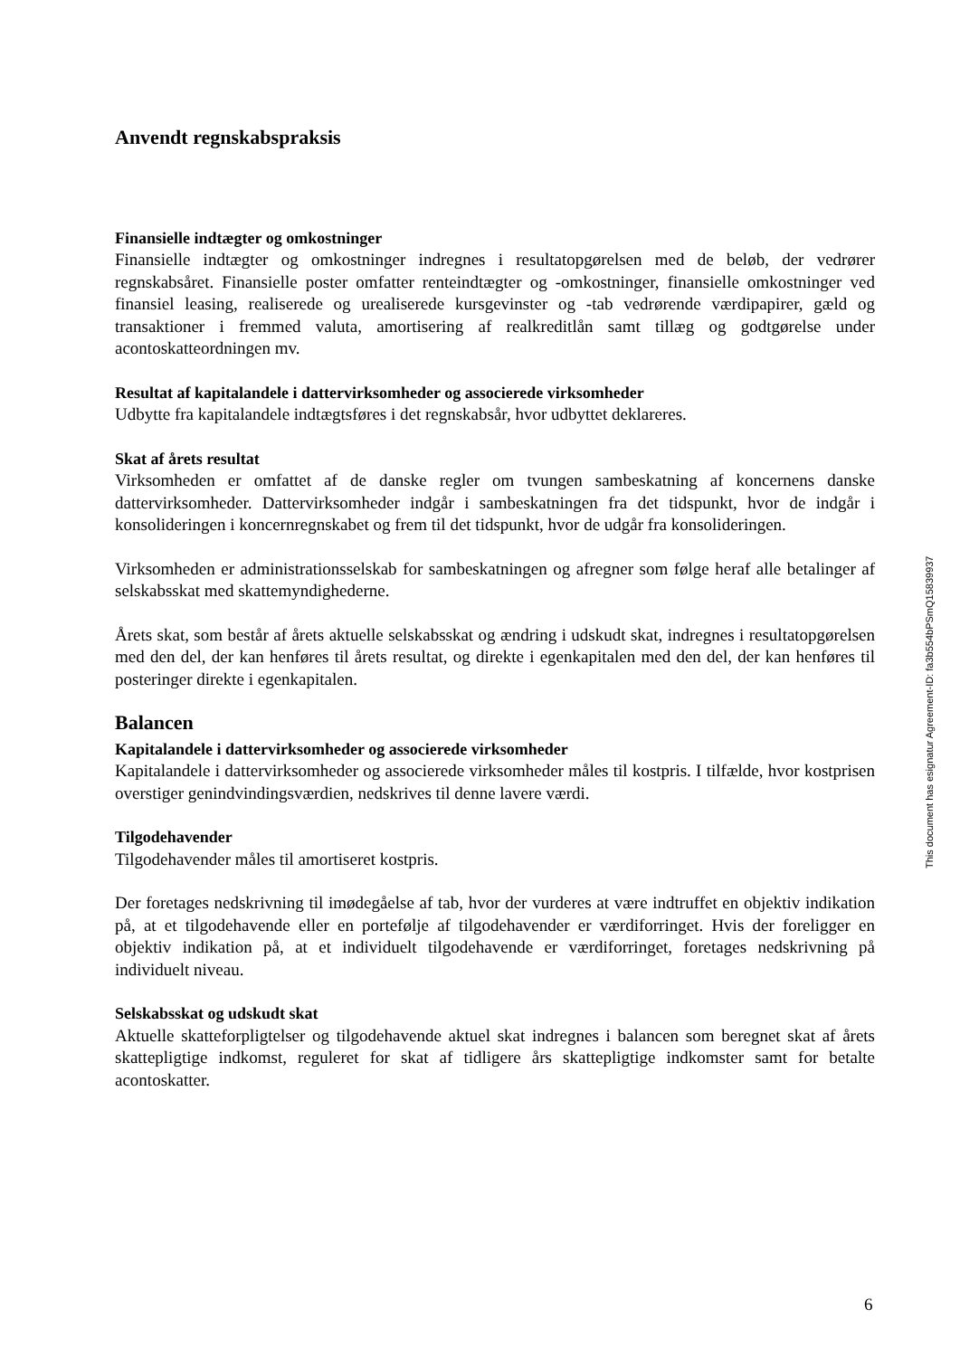Anvendt regnskabspraksis
Finansielle indtægter og omkostninger
Finansielle indtægter og omkostninger indregnes i resultatopgørelsen med de beløb, der vedrører regnskabsåret. Finansielle poster omfatter renteindtægter og -omkostninger, finansielle omkostninger ved finansiel leasing, realiserede og urealiserede kursgevinster og -tab vedrørende værdipapirer, gæld og transaktioner i fremmed valuta, amortisering af realkreditlån samt tillæg og godtgørelse under acontoskatteordningen mv.
Resultat af kapitalandele i dattervirksomheder og associerede virksomheder
Udbytte fra kapitalandele indtægtsføres i det regnskabsår, hvor udbyttet deklareres.
Skat af årets resultat
Virksomheden er omfattet af de danske regler om tvungen sambeskatning af koncernens danske dattervirksomheder. Dattervirksomheder indgår i sambeskatningen fra det tidspunkt, hvor de indgår i konsolideringen i koncernregnskabet og frem til det tidspunkt, hvor de udgår fra konsolideringen.
Virksomheden er administrationsselskab for sambeskatningen og afregner som følge heraf alle betalinger af selskabsskat med skattemyndighederne.
Årets skat, som består af årets aktuelle selskabsskat og ændring i udskudt skat, indregnes i resultatopgørelsen med den del, der kan henføres til årets resultat, og direkte i egenkapitalen med den del, der kan henføres til posteringer direkte i egenkapitalen.
Balancen
Kapitalandele i dattervirksomheder og associerede virksomheder
Kapitalandele i dattervirksomheder og associerede virksomheder måles til kostpris. I tilfælde, hvor kostprisen overstiger genindvindingsværdien, nedskrives til denne lavere værdi.
Tilgodehavender
Tilgodehavender måles til amortiseret kostpris.
Der foretages nedskrivning til imødegåelse af tab, hvor der vurderes at være indtruffet en objektiv indikation på, at et tilgodehavende eller en portefølje af tilgodehavender er værdiforringet. Hvis der foreligger en objektiv indikation på, at et individuelt tilgodehavende er værdiforringet, foretages nedskrivning på individuelt niveau.
Selskabsskat og udskudt skat
Aktuelle skatteforpligtelser og tilgodehavende aktuel skat indregnes i balancen som beregnet skat af årets skattepligtige indkomst, reguleret for skat af tidligere års skattepligtige indkomster samt for betalte acontoskatter.
This document has esignatur Agreement-ID: fa3b554bPSmQ15839937
6